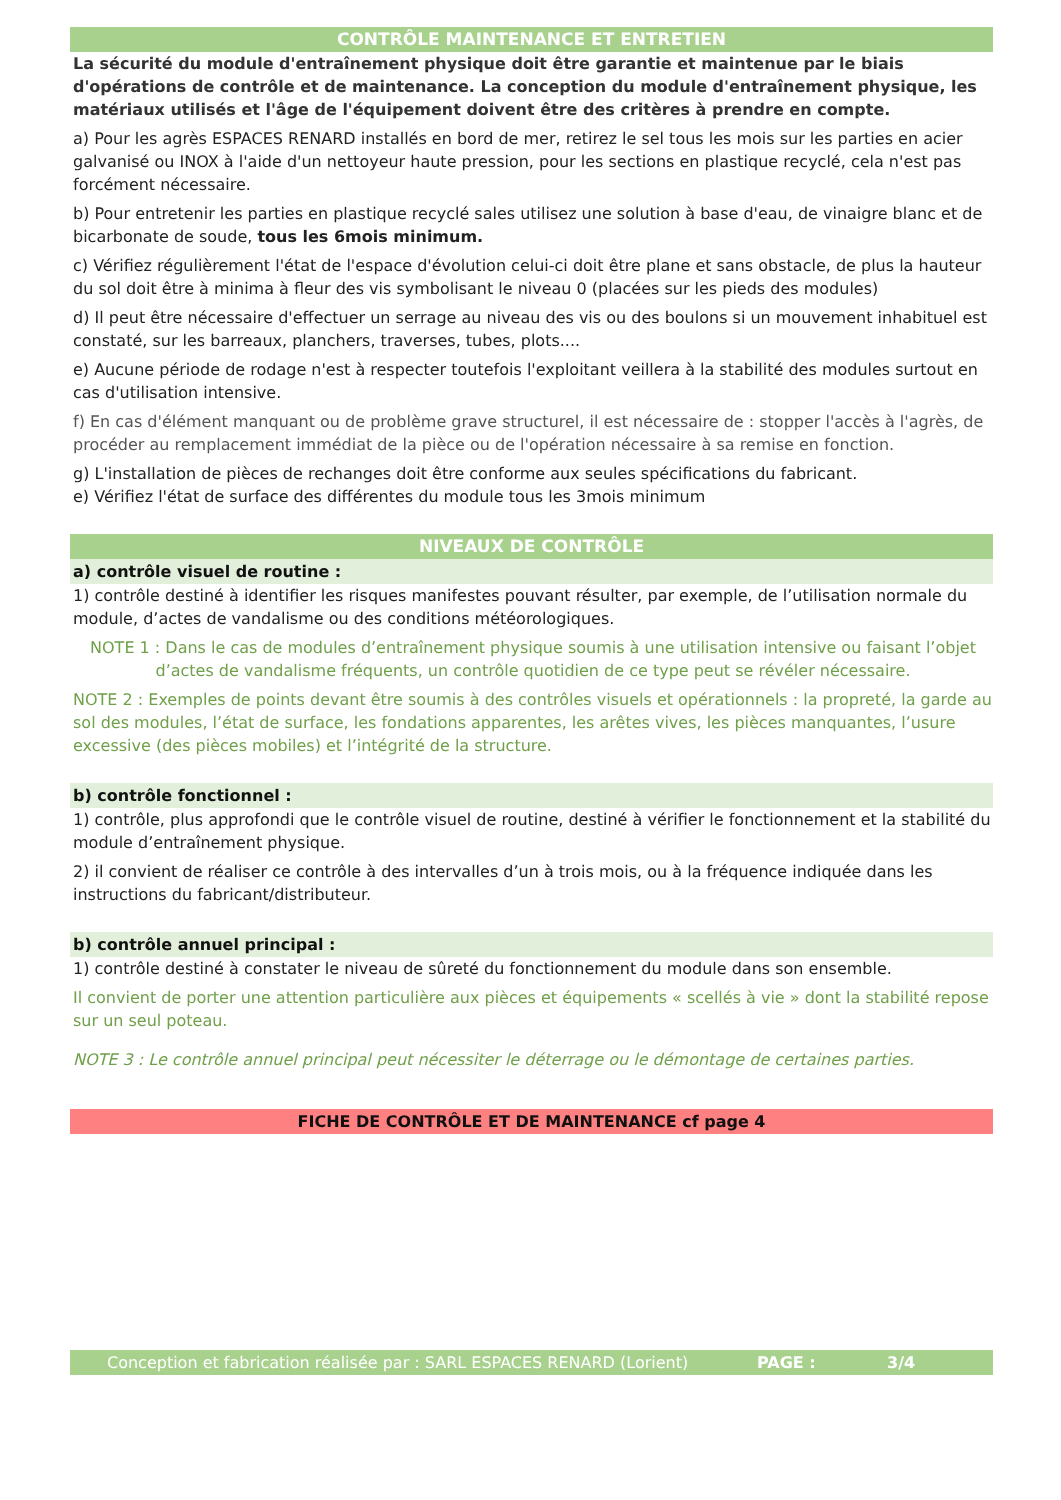CONTRÔLE MAINTENANCE ET ENTRETIEN
La sécurité du module d'entraînement physique doit être garantie et maintenue par le biais d'opérations de contrôle et de maintenance. La conception du module d'entraînement physique, les matériaux utilisés et l'âge de l'équipement doivent être des critères à prendre en compte.
a) Pour les agrès ESPACES RENARD installés en bord de mer, retirez le sel tous les mois sur les parties en acier galvanisé ou INOX à l'aide d'un nettoyeur haute pression, pour les sections en plastique recyclé, cela n'est pas forcément nécessaire.
b) Pour entretenir les parties en plastique recyclé sales utilisez une solution à base d'eau, de vinaigre blanc et de bicarbonate de soude, tous les 6mois minimum.
c) Vérifiez régulièrement l'état de l'espace d'évolution celui-ci doit être plane et sans obstacle, de plus la hauteur du sol doit être à minima à fleur des vis symbolisant le niveau 0 (placées sur les pieds des modules)
d) Il peut être nécessaire d'effectuer un serrage au niveau des vis ou des boulons si un mouvement inhabituel est constaté, sur les barreaux, planchers, traverses, tubes, plots....
e) Aucune période de rodage n'est à respecter toutefois l'exploitant veillera à la stabilité des modules surtout en cas d'utilisation intensive.
f) En cas d'élément manquant ou de problème grave structurel, il est nécessaire de : stopper l'accès à l'agrès, de procéder au remplacement immédiat de la pièce ou de l'opération nécessaire à sa remise en fonction.
g) L'installation de pièces de rechanges doit être conforme aux seules spécifications du fabricant.
e) Vérifiez l'état de surface des différentes du module tous les 3mois minimum
NIVEAUX DE CONTRÔLE
a) contrôle visuel de routine :
1) contrôle destiné à identifier les risques manifestes pouvant résulter, par exemple, de l’utilisation normale du module, d’actes de vandalisme ou des conditions météorologiques.
NOTE 1 : Dans le cas de modules d’entraînement physique soumis à une utilisation intensive ou faisant l’objet d’actes de vandalisme fréquents, un contrôle quotidien de ce type peut se révéler nécessaire.
NOTE 2 : Exemples de points devant être soumis à des contrôles visuels et opérationnels : la propreté, la garde au sol des modules, l’état de surface, les fondations apparentes, les arêtes vives, les pièces manquantes, l’usure excessive (des pièces mobiles) et l’intégrité de la structure.
b) contrôle fonctionnel :
1) contrôle, plus approfondi que le contrôle visuel de routine, destiné à vérifier le fonctionnement et la stabilité du module d’entraînement physique.
2) il convient de réaliser ce contrôle à des intervalles d’un à trois mois, ou à la fréquence indiquée dans les instructions du fabricant/distributeur.
b) contrôle annuel principal :
1) contrôle destiné à constater le niveau de sûreté du fonctionnement du module dans son ensemble.
Il convient de porter une attention particulière aux pièces et équipements « scellés à vie » dont la stabilité repose sur un seul poteau.
NOTE 3 : Le contrôle annuel principal peut nécessiter le déterrage ou le démontage de certaines parties.
FICHE DE CONTRÔLE ET DE MAINTENANCE cf page 4
Conception et fabrication réalisée par : SARL ESPACES RENARD (Lorient) PAGE : 3/4